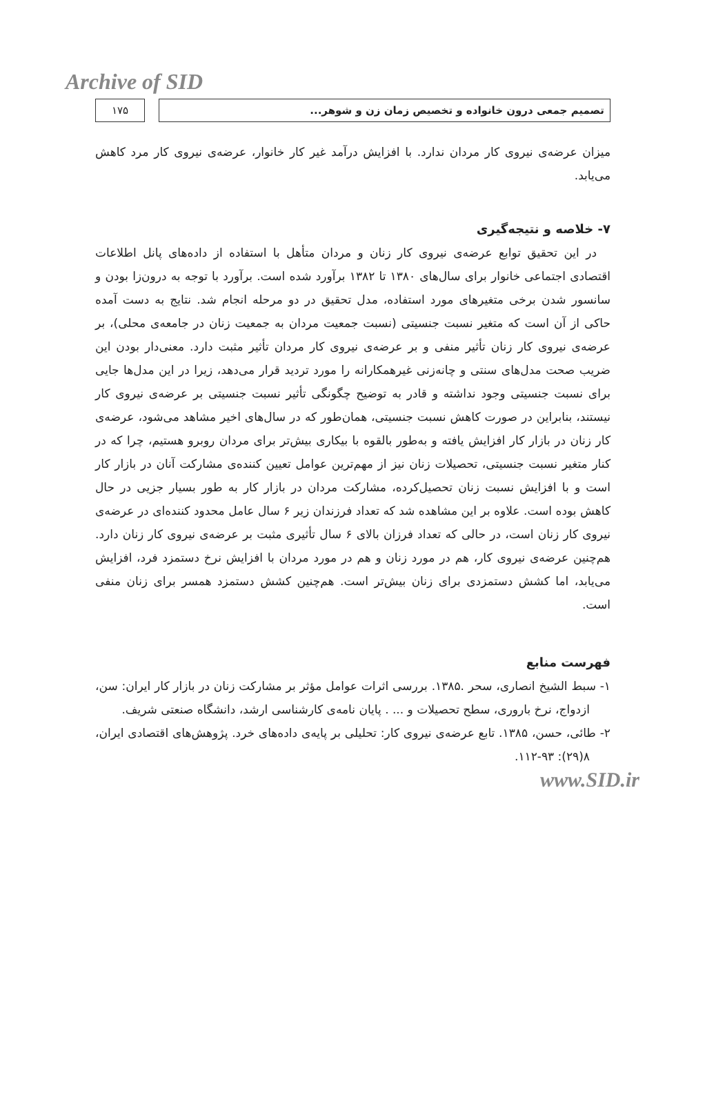Archive of SID
۱۷۵ تصمیم جمعی درون خانواده و تخصیص زمان زن و شوهر...
میزان عرضه‌ی نیروی کار مردان ندارد. با افزایش درآمد غیر کار خانوار، عرضه‌ی نیروی کار مرد کاهش می‌یابد.
۷- خلاصه و نتیجه‌گیری
در این تحقیق توابع عرضه‌ی نیروی کار زنان و مردان متأهل با استفاده از داده‌های پانل اطلاعات اقتصادی اجتماعی خانوار برای سال‌های ۱۳۸۰ تا ۱۳۸۲ برآورد شده است. برآورد با توجه به درون‌زا بودن و سانسور شدن برخی متغیرهای مورد استفاده، مدل تحقیق در دو مرحله انجام شد. نتایج به دست آمده حاکی از آن است که متغیر نسبت جنسیتی (نسبت جمعیت مردان به جمعیت زنان در جامعه‌ی محلی)، بر عرضه‌ی نیروی کار زنان تأثیر منفی و بر عرضه‌ی نیروی کار مردان تأثیر مثبت دارد. معنی‌دار بودن این ضریب صحت مدل‌های سنتی و چانه‌زنی غیرهمکارانه را مورد تردید قرار می‌دهد، زیرا در این مدل‌ها جایی برای نسبت جنسیتی وجود نداشته و قادر به توضیح چگونگی تأثیر نسبت جنسیتی بر عرضه‌ی نیروی کار نیستند، بنابراین در صورت کاهش نسبت جنسیتی، همان‌طور که در سال‌های اخیر مشاهد می‌شود، عرضه‌ی کار زنان در بازار کار افزایش یافته و به‌طور بالقوه با بیکاری بیش‌تر برای مردان روبرو هستیم، چرا که در کنار متغیر نسبت جنسیتی، تحصیلات زنان نیز از مهم‌ترین عوامل تعیین کننده‌ی مشارکت آنان در بازار کار است و با افزایش نسبت زنان تحصیل‌کرده، مشارکت مردان در بازار کار به طور بسیار جزیی در حال کاهش بوده است. علاوه بر این مشاهده شد که تعداد فرزندان زیر ۶ سال عامل محدود کننده‌ای در عرضه‌ی نیروی کار زنان است، در حالی که تعداد فرزان بالای ۶ سال تأثیری مثبت بر عرضه‌ی نیروی کار زنان دارد. هم‌چنین عرضه‌ی نیروی کار، هم در مورد زنان و هم در مورد مردان با افزایش نرخ دستمزد فرد، افزایش می‌یابد، اما کشش دستمزدی برای زنان بیش‌تر است. هم‌چنین کشش دستمزد همسر برای زنان منفی است.
فهرست منابع
۱- سبط الشیخ انصاری، سحر .۱۳۸۵. بررسی اثرات عوامل مؤثر بر مشارکت زنان در بازار کار ایران: سن، ازدواج، نرخ باروری، سطح تحصیلات و ... . پایان نامه‌ی کارشناسی ارشد، دانشگاه صنعتی شریف.
۲- طائی، حسن، ۱۳۸۵. تابع عرضه‌ی نیروی کار: تحلیلی بر پایه‌ی داده‌های خرد. پژوهش‌های اقتصادی ایران، ۸(۲۹): ۹۳-۱۱۲.
www.SID.ir